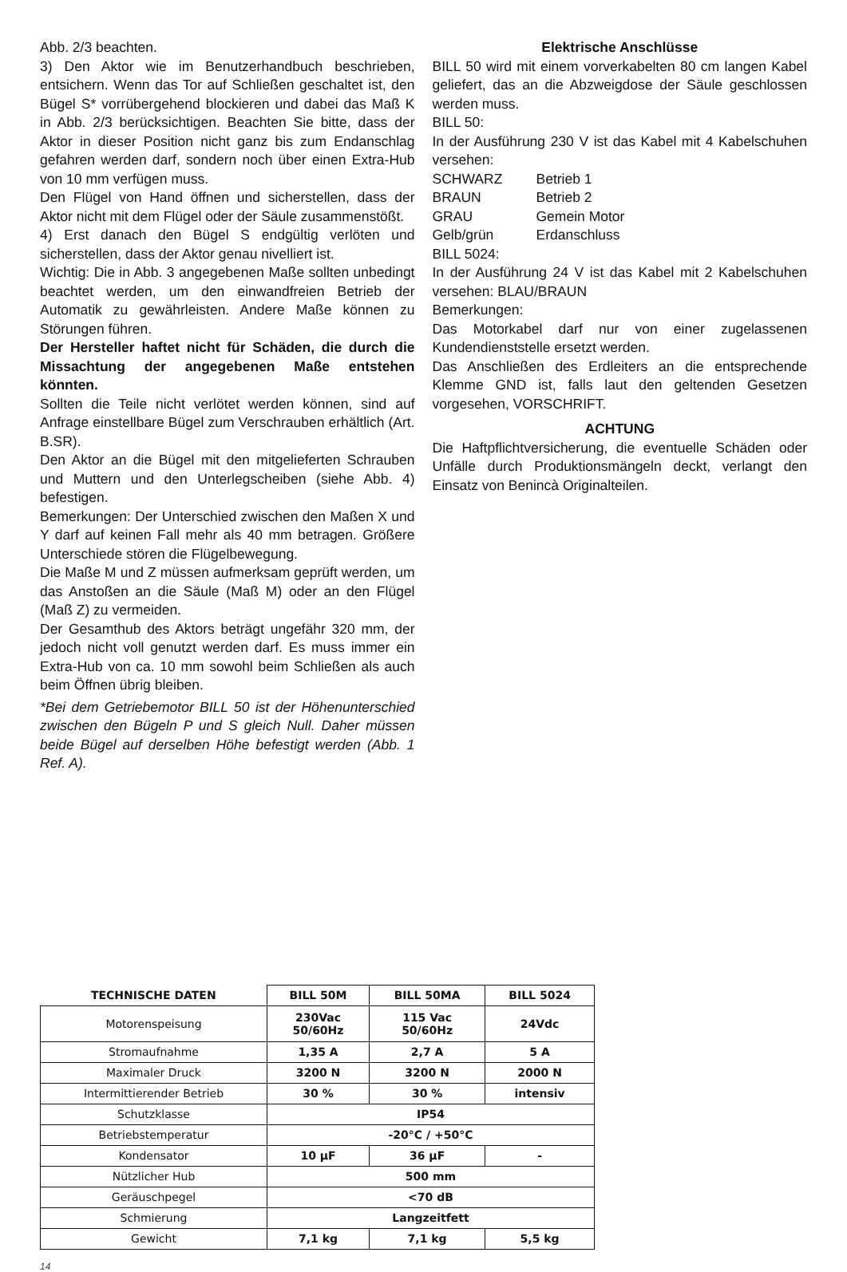Abb. 2/3 beachten.
3) Den Aktor wie im Benutzerhandbuch beschrieben, entsichern. Wenn das Tor auf Schließen geschaltet ist, den Bügel S* vorrübergehend blockieren und dabei das Maß K in Abb. 2/3 berücksichtigen. Beachten Sie bitte, dass der Aktor in dieser Position nicht ganz bis zum Endanschlag gefahren werden darf, sondern noch über einen Extra-Hub von 10 mm verfügen muss.
Den Flügel von Hand öffnen und sicherstellen, dass der Aktor nicht mit dem Flügel oder der Säule zusammenstößt.
4) Erst danach den Bügel S endgültig verlöten und sicherstellen, dass der Aktor genau nivelliert ist.
Wichtig: Die in Abb. 3 angegebenen Maße sollten unbedingt beachtet werden, um den einwandfreien Betrieb der Automatik zu gewährleisten. Andere Maße können zu Störungen führen.
Der Hersteller haftet nicht für Schäden, die durch die Missachtung der angegebenen Maße entstehen könnten.
Sollten die Teile nicht verlötet werden können, sind auf Anfrage einstellbare Bügel zum Verschrauben erhältlich (Art. B.SR).
Den Aktor an die Bügel mit den mitgelieferten Schrauben und Muttern und den Unterlegscheiben (siehe Abb. 4) befestigen.
Bemerkungen: Der Unterschied zwischen den Maßen X und Y darf auf keinen Fall mehr als 40 mm betragen. Größere Unterschiede stören die Flügelbewegung.
Die Maße M und Z müssen aufmerksam geprüft werden, um das Anstoßen an die Säule (Maß M) oder an den Flügel (Maß Z) zu vermeiden.
Der Gesamthub des Aktors beträgt ungefähr 320 mm, der jedoch nicht voll genutzt werden darf. Es muss immer ein Extra-Hub von ca. 10 mm sowohl beim Schließen als auch beim Öffnen übrig bleiben.
*Bei dem Getriebemotor BILL 50 ist der Höhenunterschied zwischen den Bügeln P und S gleich Null. Daher müssen beide Bügel auf derselben Höhe befestigt werden (Abb. 1 Ref. A).
Elektrische Anschlüsse
BILL 50 wird mit einem vorverkabelten 80 cm langen Kabel geliefert, das an die Abzweigdose der Säule geschlossen werden muss.
BILL 50:
In der Ausführung 230 V ist das Kabel mit 4 Kabelschuhen versehen:
SCHWARZ Betrieb 1
BRAUN Betrieb 2
GRAU Gemein Motor
Gelb/grün Erdanschluss
BILL 5024:
In der Ausführung 24 V ist das Kabel mit 2 Kabelschuhen versehen: BLAU/BRAUN
Bemerkungen:
Das Motorkabel darf nur von einer zugelassenen Kundendienststelle ersetzt werden.
Das Anschließen des Erdleiters an die entsprechende Klemme GND ist, falls laut den geltenden Gesetzen vorgesehen, VORSCHRIFT.
ACHTUNG
Die Haftpflichtversicherung, die eventuelle Schäden oder Unfälle durch Produktionsmängeln deckt, verlangt den Einsatz von Benincà Originalteilen.
| TECHNISCHE DATEN | BILL 50M | BILL 50MA | BILL 5024 |
| --- | --- | --- | --- |
| Motorenspeisung | 230Vac 50/60Hz | 115 Vac 50/60Hz | 24Vdc |
| Stromaufnahme | 1,35 A | 2,7 A | 5 A |
| Maximaler Druck | 3200 N | 3200 N | 2000 N |
| Intermittierender Betrieb | 30 % | 30 % | intensiv |
| Schutzklasse | IP54 | | |
| Betriebstemperatur | -20°C / +50°C | | |
| Kondensator | 10 µF | 36 µF | - |
| Nützlicher Hub | 500 mm | | |
| Geräuschpegel | <70 dB | | |
| Schmierung | Langzeitfett | | |
| Gewicht | 7,1 kg | 7,1 kg | 5,5 kg |
14